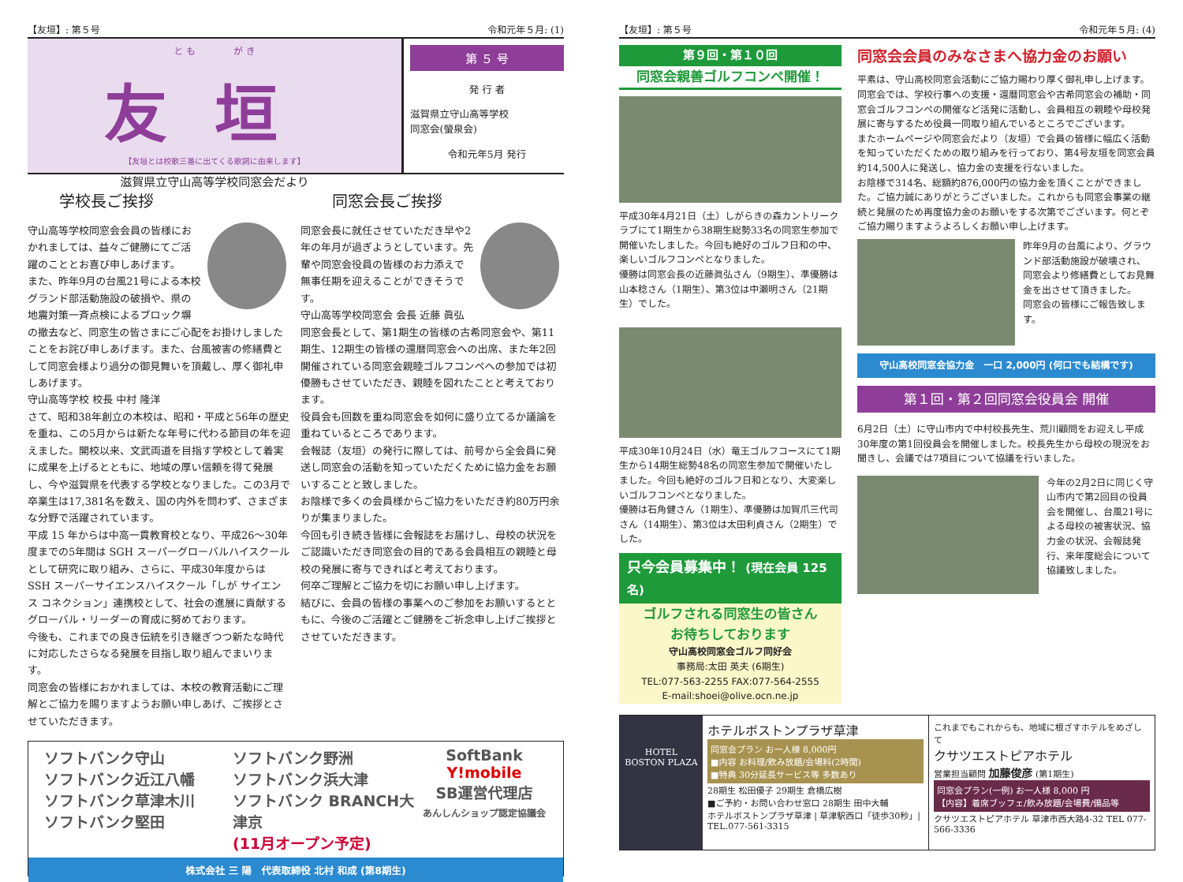【友垣】: 第５号 令和元年５月: (1)
と も　　　　が き
友垣
【友垣とは校歌三番に出てくる歌詞に由来します】
滋賀県立守山高等学校同窓会だより
第 ５ 号
発 行 者
滋賀県立守山高等学校
同窓会(螢泉会)
令和元年5月 発行
学校長ご挨拶
守山高等学校同窓会会員の皆様におかれましては、益々ご健勝にてご活躍のこととお喜び申しあげます。
また、昨年9月の台風21号による本校グランド部活動施設の破損や、県の地震対策一斉点検によるブロック塀の撤去など、同窓生の皆さまにご心配をお掛けしましたことをお詫び申しあげます。また、台風被害の修繕費として同窓会様より過分の御見舞いを頂戴し、厚く御礼申しあげます。
守山高等学校 校長 中村 隆洋
さて、昭和38年創立の本校は、昭和・平成と56年の歴史を重ね、この5月からは新たな年号に代わる節目の年を迎えました。開校以来、文武両道を目指す学校として着実に成果を上げるとともに、地域の厚い信頼を得て発展し、今や滋賀県を代表する学校となりました。この3月で卒業生は17,381名を数え、国の内外を問わず、さまざまな分野で活躍されています。
平成 15 年からは中高一貫教育校となり、平成26～30年度までの5年間は SGH スーパーグローバルハイスクールとして研究に取り組み、さらに、平成30年度からは SSH スーパーサイエンスハイスクール「しが サイエンス コネクション」連携校として、社会の進展に貢献するグローバル・リーダーの育成に努めております。
今後も、これまでの良き伝統を引き継ぎつつ新たな時代に対応したさらなる発展を目指し取り組んでまいります。
同窓会の皆様におかれましては、本校の教育活動にご理解とご協力を賜りますようお願い申しあげ、ご挨拶とさせていただきます。
同窓会長ご挨拶
同窓会長に就任させていただき早や2年の年月が過ぎようとしています。先輩や同窓会役員の皆様のお力添えで無事任期を迎えることができそうです。
守山高等学校同窓会 会長 近藤 眞弘
同窓会長として、第1期生の皆様の古希同窓会や、第11期生、12期生の皆様の還暦同窓会への出席、また年2回開催されている同窓会親睦ゴルフコンペへの参加では初優勝もさせていただき、親睦を図れたことと考えております。
役員会も回数を重ね同窓会を如何に盛り立てるか議論を重ねているところであります。
会報誌（友垣）の発行に際しては、前号から全会員に発送し同窓会の活動を知っていただくために協力金をお願いすることと致しました。
お陰様で多くの会員様からご協力をいただき約80万円余りが集まりました。
今回も引き続き皆様に会報誌をお届けし、母校の状況をご認識いただき同窓会の目的である会員相互の親睦と母校の発展に寄与できればと考えております。
何卒ご理解とご協力を切にお願い申し上げます。
結びに、会員の皆様の事業へのご参加をお願いするとともに、今後のご活躍とご健勝をご祈念申し上げご挨拶とさせていただきます。
ソフトバンク守山
ソフトバンク近江八幡
ソフトバンク草津木川
ソフトバンク堅田
ソフトバンク野洲
ソフトバンク浜大津
ソフトバンク BRANCH大津京
(11月オープン予定)
SoftBank
Y!mobile
SB運営代理店
あんしんショップ認定協議会
株式会社 三 陽　代表取締役 北村 和成 (第8期生)
【友垣】: 第５号 令和元年５月: (4)
第９回・第１０回
同窓会親善ゴルフコンペ開催！
平成30年4月21日（土）しがらきの森カントリークラブにて1期生から38期生総勢33名の同窓生参加で開催いたしました。今回も絶好のゴルフ日和の中、楽しいゴルフコンペとなりました。
優勝は同窓会長の近藤眞弘さん（9期生）、準優勝は山本稔さん（1期生）、第3位は中瀬明さん（21期生）でした。
平成30年10月24日（水）竜王ゴルフコースにて1期生から14期生総勢48名の同窓生参加で開催いたしました。今回も絶好のゴルフ日和となり、大変楽しいゴルフコンペとなりました。
優勝は石角健さん（1期生）、準優勝は加賀爪三代司さん（14期生）、第3位は太田利貞さん（2期生）でした。
只今会員募集中！ (現在会員 125 名)
ゴルフされる同窓生の皆さん
お待ちしております
守山高校同窓会ゴルフ同好会
事務局:太田 英夫 (6期生)
TEL:077-563-2255 FAX:077-564-2555
E-mail:shoei@olive.ocn.ne.jp
同窓会会員のみなさまへ協力金のお願い
平素は、守山高校同窓会活動にご協力賜わり厚く御礼申し上げます。同窓会では、学校行事への支援・還暦同窓会や古希同窓会の補助・同窓会ゴルフコンペの開催など活発に活動し、会員相互の親睦や母校発展に寄与するため役員一同取り組んでいるところでございます。
またホームページや同窓会だより（友垣）で会員の皆様に幅広く活動を知っていただくための取り組みを行っており、第4号友垣を同窓会員約14,500人に発送し、協力金の支援を行ないました。
お陰様で314名、総額約876,000円の協力金を頂くことができました。ご協力誠にありがとうございました。これからも同窓会事業の継続と発展のため再度協力金のお願いをする次第でございます。何とぞご協力賜りますようよろしくお願い申し上げます。
昨年9月の台風により、グラウンド部活動施設が破壊され、同窓会より修繕費としてお見舞金を出させて頂きました。
同窓会の皆様にご報告致します。
守山高校同窓会協力金　一口 2,000円 (何口でも結構です)
第１回・第２回同窓会役員会 開催
6月2日（土）に守山市内で中村校長先生、荒川顧問をお迎えし平成30年度の第1回役員会を開催しました。校長先生から母校の現況をお聞きし、会議では7項目について協議を行いました。
今年の2月2日に同じく守山市内で第2回目の役員会を開催し、台風21号による母校の被害状況、協力金の状況、会報誌発行、来年度総会について協議致しました。
HOTEL BOSTON PLAZA
ホテルボストンプラザ草津
同窓会プラン お一人様 8,000円
■内容 お料理/飲み放題/会場料(2時間)
■特典 30分延長サービス等 多数あり
28期生 松田優子 29期生 倉橋広樹
■ご予約・お問い合わせ窓口 28期生 田中大輔
ホテルボストンプラザ草津 | 草津駅西口「徒歩30秒」| TEL.077-561-3315
これまでもこれからも、地域に根ざすホテルをめざして
クサツエストピアホテル
営業担当顧問 加藤俊彦 (第1期生)
同窓会プラン(一例) お一人様 8,000 円
【内容】着席ブッフェ/飲み放題/会場費/備品等
クサツエストピアホテル 草津市西大路4-32 TEL 077-566-3336